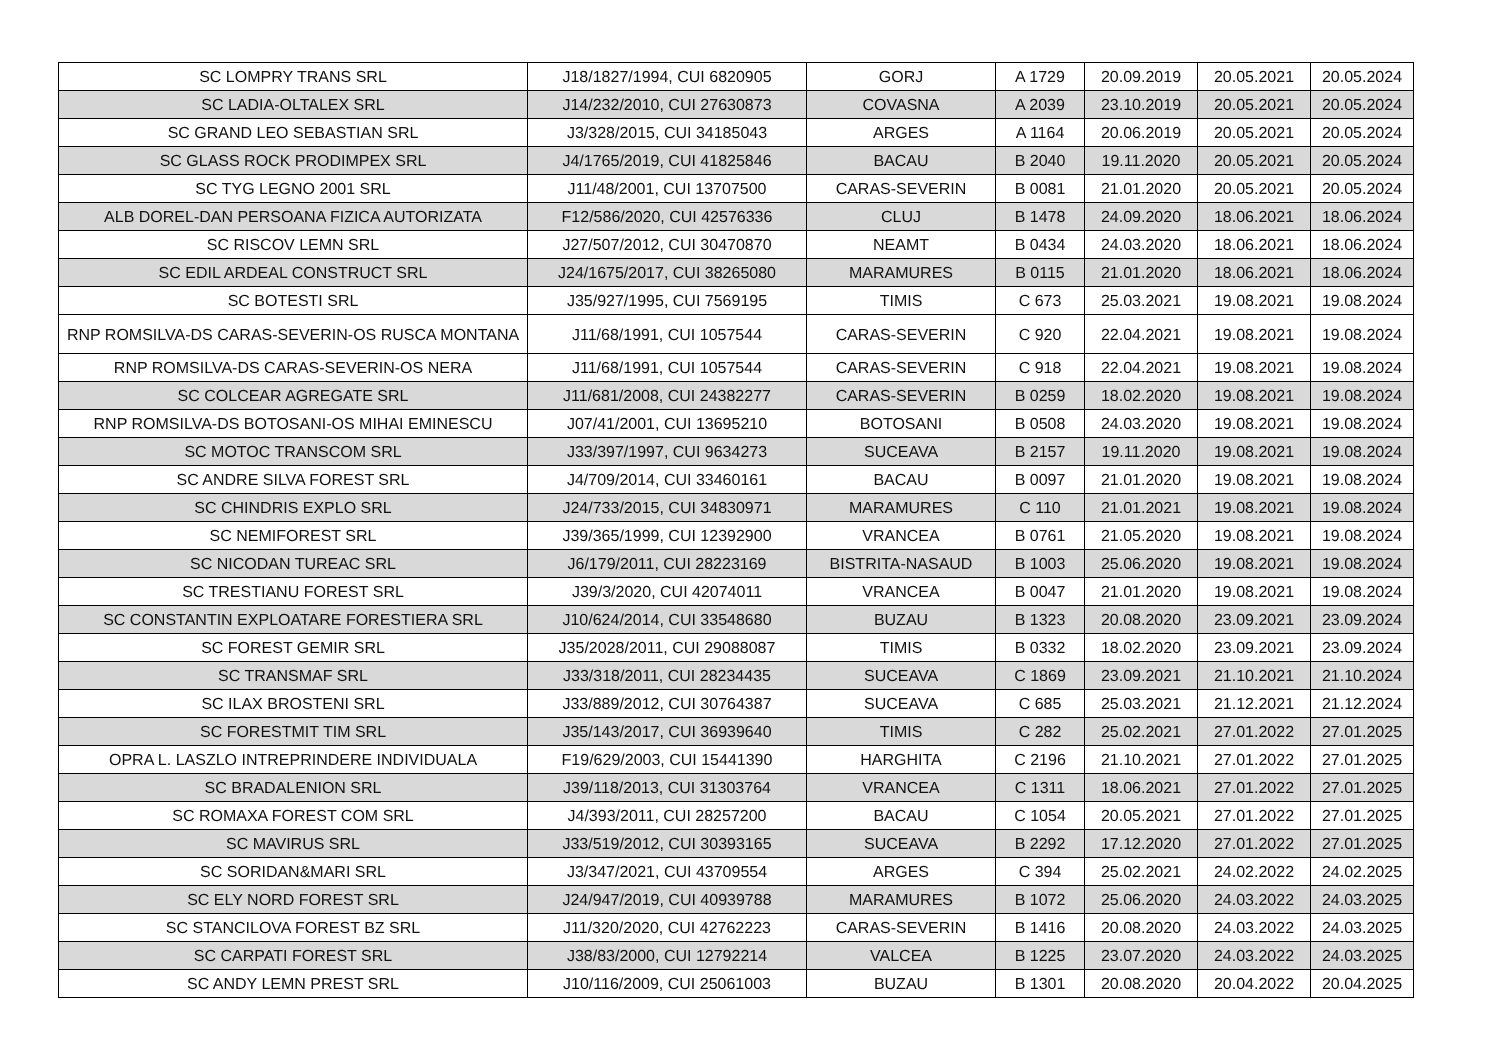| SC LOMPRY TRANS SRL | J18/1827/1994, CUI 6820905 | GORJ | A 1729 | 20.09.2019 | 20.05.2021 | 20.05.2024 |
| SC LADIA-OLTALEX SRL | J14/232/2010, CUI 27630873 | COVASNA | A 2039 | 23.10.2019 | 20.05.2021 | 20.05.2024 |
| SC GRAND LEO SEBASTIAN SRL | J3/328/2015, CUI 34185043 | ARGES | A 1164 | 20.06.2019 | 20.05.2021 | 20.05.2024 |
| SC GLASS ROCK PRODIMPEX SRL | J4/1765/2019, CUI 41825846 | BACAU | B 2040 | 19.11.2020 | 20.05.2021 | 20.05.2024 |
| SC TYG LEGNO 2001 SRL | J11/48/2001, CUI 13707500 | CARAS-SEVERIN | B 0081 | 21.01.2020 | 20.05.2021 | 20.05.2024 |
| ALB DOREL-DAN PERSOANA FIZICA AUTORIZATA | F12/586/2020, CUI 42576336 | CLUJ | B 1478 | 24.09.2020 | 18.06.2021 | 18.06.2024 |
| SC RISCOV LEMN SRL | J27/507/2012, CUI 30470870 | NEAMT | B 0434 | 24.03.2020 | 18.06.2021 | 18.06.2024 |
| SC EDIL ARDEAL CONSTRUCT SRL | J24/1675/2017, CUI 38265080 | MARAMURES | B 0115 | 21.01.2020 | 18.06.2021 | 18.06.2024 |
| SC BOTESTI SRL | J35/927/1995, CUI 7569195 | TIMIS | C 673 | 25.03.2021 | 19.08.2021 | 19.08.2024 |
| RNP ROMSILVA-DS CARAS-SEVERIN-OS RUSCA MONTANA | J11/68/1991, CUI 1057544 | CARAS-SEVERIN | C 920 | 22.04.2021 | 19.08.2021 | 19.08.2024 |
| RNP ROMSILVA-DS CARAS-SEVERIN-OS NERA | J11/68/1991, CUI 1057544 | CARAS-SEVERIN | C 918 | 22.04.2021 | 19.08.2021 | 19.08.2024 |
| SC COLCEAR AGREGATE SRL | J11/681/2008, CUI 24382277 | CARAS-SEVERIN | B 0259 | 18.02.2020 | 19.08.2021 | 19.08.2024 |
| RNP ROMSILVA-DS BOTOSANI-OS MIHAI EMINESCU | J07/41/2001, CUI 13695210 | BOTOSANI | B 0508 | 24.03.2020 | 19.08.2021 | 19.08.2024 |
| SC MOTOC TRANSCOM SRL | J33/397/1997, CUI 9634273 | SUCEAVA | B 2157 | 19.11.2020 | 19.08.2021 | 19.08.2024 |
| SC ANDRE SILVA FOREST SRL | J4/709/2014, CUI 33460161 | BACAU | B 0097 | 21.01.2020 | 19.08.2021 | 19.08.2024 |
| SC CHINDRIS EXPLO SRL | J24/733/2015, CUI 34830971 | MARAMURES | C 110 | 21.01.2021 | 19.08.2021 | 19.08.2024 |
| SC NEMIFOREST SRL | J39/365/1999, CUI 12392900 | VRANCEA | B 0761 | 21.05.2020 | 19.08.2021 | 19.08.2024 |
| SC NICODAN TUREAC SRL | J6/179/2011, CUI 28223169 | BISTRITA-NASAUD | B 1003 | 25.06.2020 | 19.08.2021 | 19.08.2024 |
| SC TRESTIANU FOREST SRL | J39/3/2020, CUI 42074011 | VRANCEA | B 0047 | 21.01.2020 | 19.08.2021 | 19.08.2024 |
| SC CONSTANTIN EXPLOATARE FORESTIERA SRL | J10/624/2014, CUI 33548680 | BUZAU | B 1323 | 20.08.2020 | 23.09.2021 | 23.09.2024 |
| SC FOREST GEMIR SRL | J35/2028/2011, CUI 29088087 | TIMIS | B 0332 | 18.02.2020 | 23.09.2021 | 23.09.2024 |
| SC TRANSMAF SRL | J33/318/2011, CUI 28234435 | SUCEAVA | C 1869 | 23.09.2021 | 21.10.2021 | 21.10.2024 |
| SC ILAX BROSTENI SRL | J33/889/2012, CUI 30764387 | SUCEAVA | C 685 | 25.03.2021 | 21.12.2021 | 21.12.2024 |
| SC FORESTMIT TIM SRL | J35/143/2017, CUI 36939640 | TIMIS | C 282 | 25.02.2021 | 27.01.2022 | 27.01.2025 |
| OPRA L. LASZLO INTREPRINDERE INDIVIDUALA | F19/629/2003, CUI 15441390 | HARGHITA | C 2196 | 21.10.2021 | 27.01.2022 | 27.01.2025 |
| SC BRADALENION SRL | J39/118/2013, CUI 31303764 | VRANCEA | C 1311 | 18.06.2021 | 27.01.2022 | 27.01.2025 |
| SC ROMAXA FOREST COM SRL | J4/393/2011, CUI 28257200 | BACAU | C 1054 | 20.05.2021 | 27.01.2022 | 27.01.2025 |
| SC MAVIRUS SRL | J33/519/2012, CUI 30393165 | SUCEAVA | B 2292 | 17.12.2020 | 27.01.2022 | 27.01.2025 |
| SC SORIDAN&MARI SRL | J3/347/2021, CUI 43709554 | ARGES | C 394 | 25.02.2021 | 24.02.2022 | 24.02.2025 |
| SC ELY NORD FOREST SRL | J24/947/2019, CUI 40939788 | MARAMURES | B 1072 | 25.06.2020 | 24.03.2022 | 24.03.2025 |
| SC STANCILOVA FOREST BZ SRL | J11/320/2020, CUI 42762223 | CARAS-SEVERIN | B 1416 | 20.08.2020 | 24.03.2022 | 24.03.2025 |
| SC CARPATI FOREST SRL | J38/83/2000, CUI 12792214 | VALCEA | B 1225 | 23.07.2020 | 24.03.2022 | 24.03.2025 |
| SC ANDY LEMN PREST SRL | J10/116/2009, CUI 25061003 | BUZAU | B 1301 | 20.08.2020 | 20.04.2022 | 20.04.2025 |